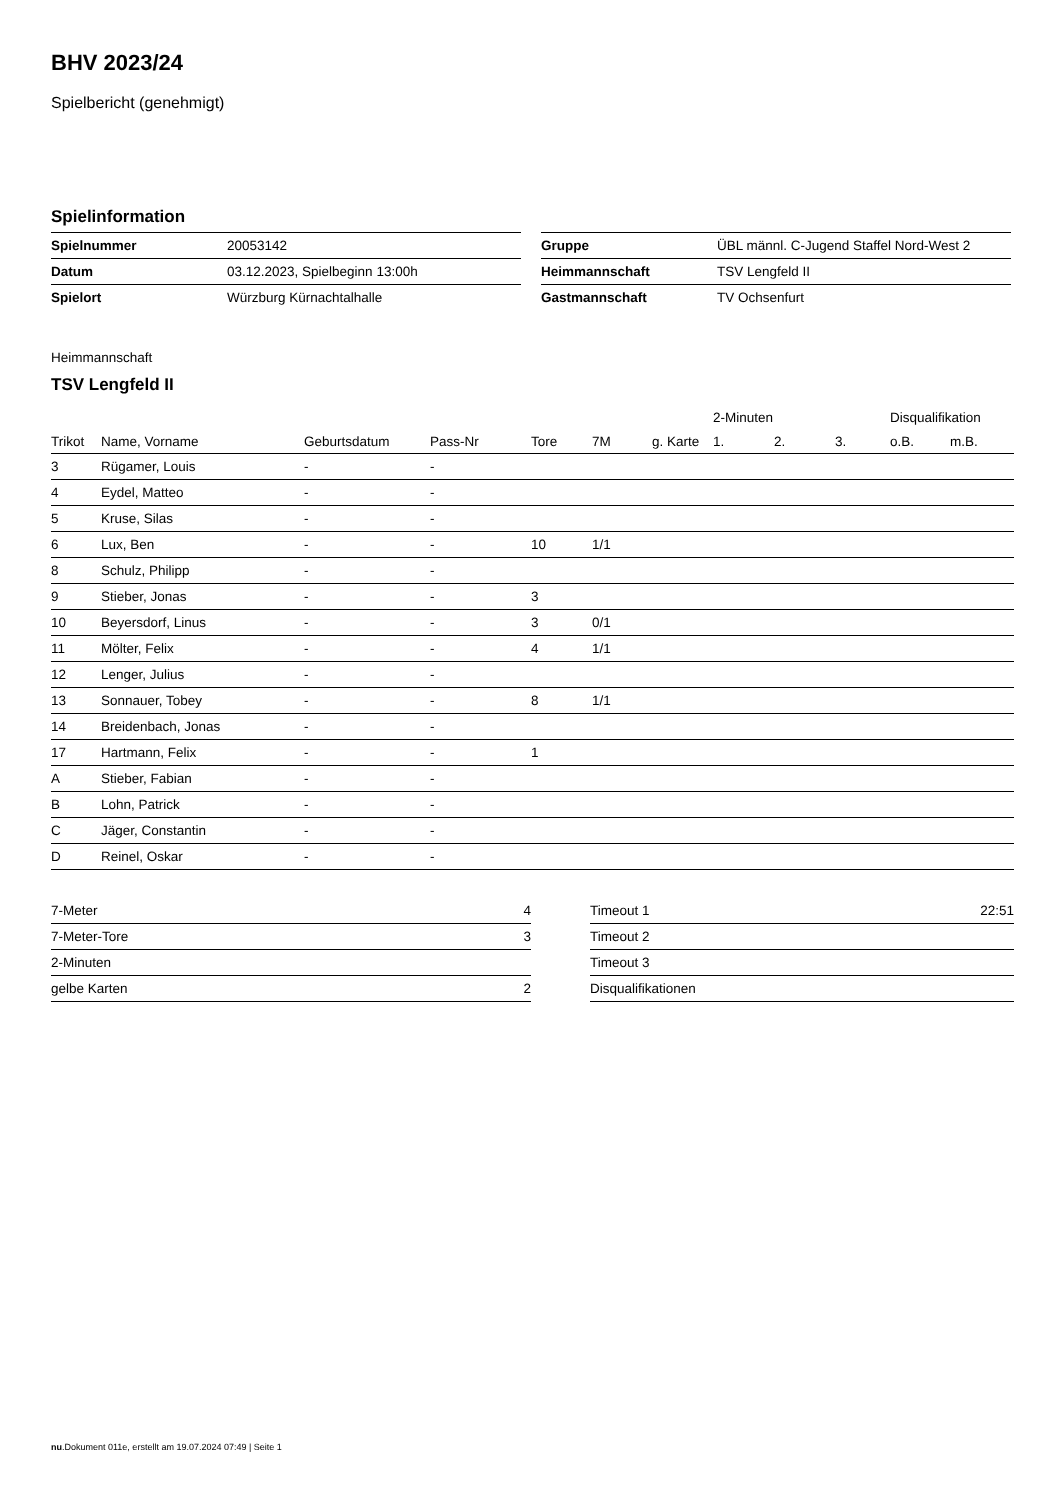BHV 2023/24
Spielbericht (genehmigt)
Spielinformation
| Spielnummer | 20053142 |
| Datum | 03.12.2023, Spielbeginn 13:00h |
| Spielort | Würzburg Kürnachtalhalle |
| Gruppe | ÜBL männl. C-Jugend Staffel Nord-West 2 |
| Heimmannschaft | TSV Lengfeld II |
| Gastmannschaft | TV Ochsenfurt |
Heimmannschaft
TSV Lengfeld II
| | | | | | | | 2-Minuten | | | Disqualifikation | |
| --- | --- | --- | --- | --- | --- | --- | --- | --- | --- | --- | --- |
| Trikot | Name, Vorname | Geburtsdatum | Pass-Nr | Tore | 7M | g. Karte | 1. | 2. | 3. | o.B. | m.B. |
| 3 | Rügamer, Louis | - | - | | | | | | | | |
| 4 | Eydel, Matteo | - | - | | | | | | | | |
| 5 | Kruse, Silas | - | - | | | | | | | | |
| 6 | Lux, Ben | - | - | 10 | 1/1 | | | | | | |
| 8 | Schulz, Philipp | - | - | | | | | | | | |
| 9 | Stieber, Jonas | - | - | 3 | | | | | | | |
| 10 | Beyersdorf, Linus | - | - | 3 | 0/1 | | | | | | |
| 11 | Mölter, Felix | - | - | 4 | 1/1 | | | | | | |
| 12 | Lenger, Julius | - | - | | | | | | | | |
| 13 | Sonnauer, Tobey | - | - | 8 | 1/1 | | | | | | |
| 14 | Breidenbach, Jonas | - | - | | | | | | | | |
| 17 | Hartmann, Felix | - | - | 1 | | | | | | | |
| A | Stieber, Fabian | - | - | | | | | | | | |
| B | Lohn, Patrick | - | - | | | | | | | | |
| C | Jäger, Constantin | - | - | | | | | | | | |
| D | Reinel, Oskar | - | - | | | | | | | | |
| 7-Meter | 4 |
| 7-Meter-Tore | 3 |
| 2-Minuten | |
| gelbe Karten | 2 |
| Timeout 1 | 22:51 |
| Timeout 2 | |
| Timeout 3 | |
| Disqualifikationen | |
nu.Dokument 011e, erstellt am 19.07.2024 07:49 | Seite 1